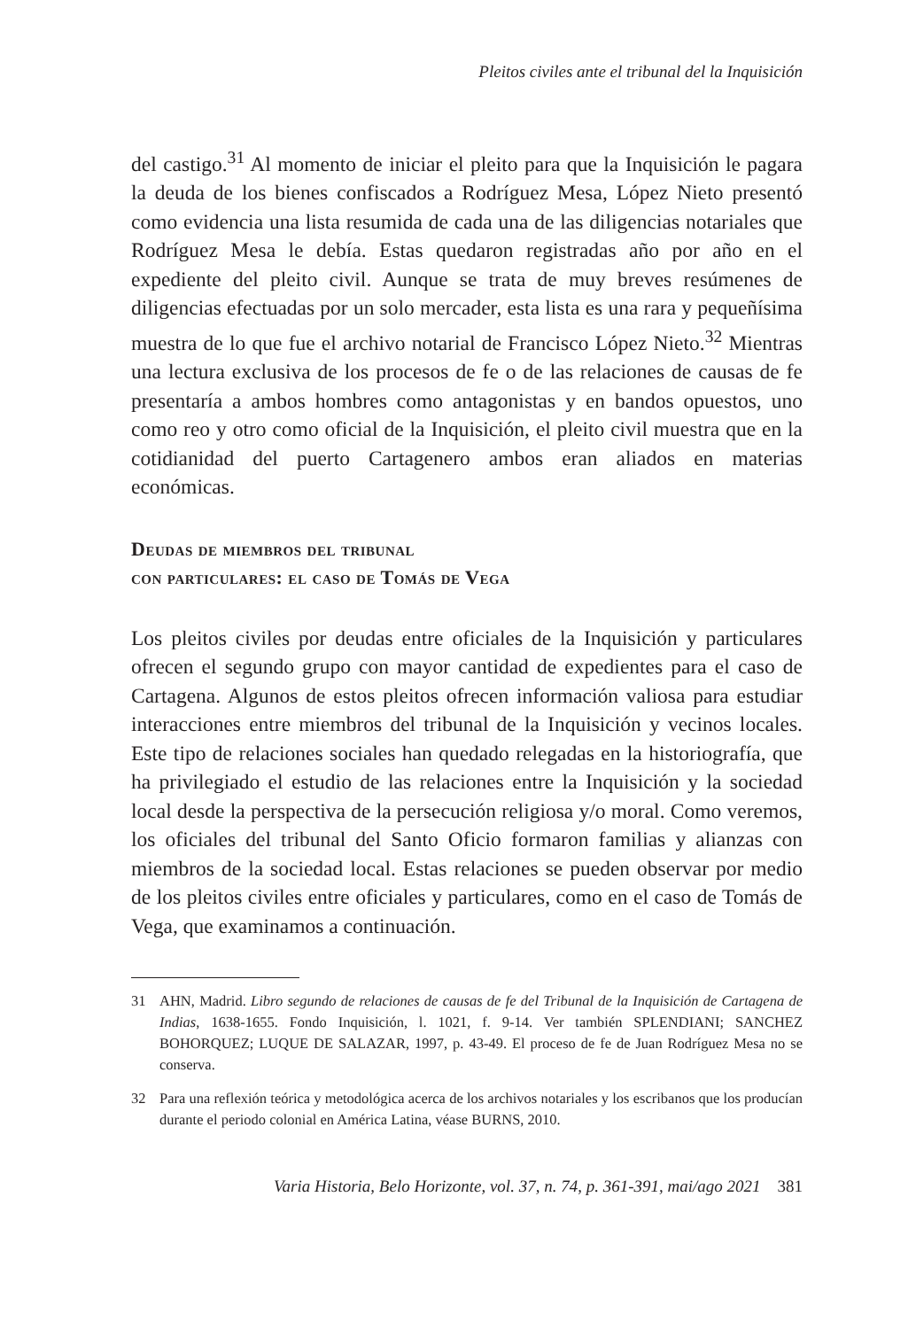Pleitos civiles ante el tribunal del la Inquisición
del castigo.<sup>31</sup> Al momento de iniciar el pleito para que la Inquisición le pagara la deuda de los bienes confiscados a Rodríguez Mesa, López Nieto presentó como evidencia una lista resumida de cada una de las diligencias notariales que Rodríguez Mesa le debía. Estas quedaron registradas año por año en el expediente del pleito civil. Aunque se trata de muy breves resúmenes de diligencias efectuadas por un solo mercader, esta lista es una rara y pequeñísima muestra de lo que fue el archivo notarial de Francisco López Nieto.<sup>32</sup> Mientras una lectura exclusiva de los procesos de fe o de las relaciones de causas de fe presentaría a ambos hombres como antagonistas y en bandos opuestos, uno como reo y otro como oficial de la Inquisición, el pleito civil muestra que en la cotidianidad del puerto Cartagenero ambos eran aliados en materias económicas.
Deudas de miembros del tribunal
con particulares: el caso de Tomás de Vega
Los pleitos civiles por deudas entre oficiales de la Inquisición y particulares ofrecen el segundo grupo con mayor cantidad de expedientes para el caso de Cartagena. Algunos de estos pleitos ofrecen información valiosa para estudiar interacciones entre miembros del tribunal de la Inquisición y vecinos locales. Este tipo de relaciones sociales han quedado relegadas en la historiografía, que ha privilegiado el estudio de las relaciones entre la Inquisición y la sociedad local desde la perspectiva de la persecución religiosa y/o moral. Como veremos, los oficiales del tribunal del Santo Oficio formaron familias y alianzas con miembros de la sociedad local. Estas relaciones se pueden observar por medio de los pleitos civiles entre oficiales y particulares, como en el caso de Tomás de Vega, que examinamos a continuación.
31 AHN, Madrid. Libro segundo de relaciones de causas de fe del Tribunal de la Inquisición de Cartagena de Indias, 1638-1655. Fondo Inquisición, l. 1021, f. 9-14. Ver también SPLENDIANI; SANCHEZ BOHORQUEZ; LUQUE DE SALAZAR, 1997, p. 43-49. El proceso de fe de Juan Rodríguez Mesa no se conserva.
32 Para una reflexión teórica y metodológica acerca de los archivos notariales y los escribanos que los producían durante el periodo colonial en América Latina, véase BURNS, 2010.
Varia Historia, Belo Horizonte, vol. 37, n. 74, p. 361-391, mai/ago 2021 381